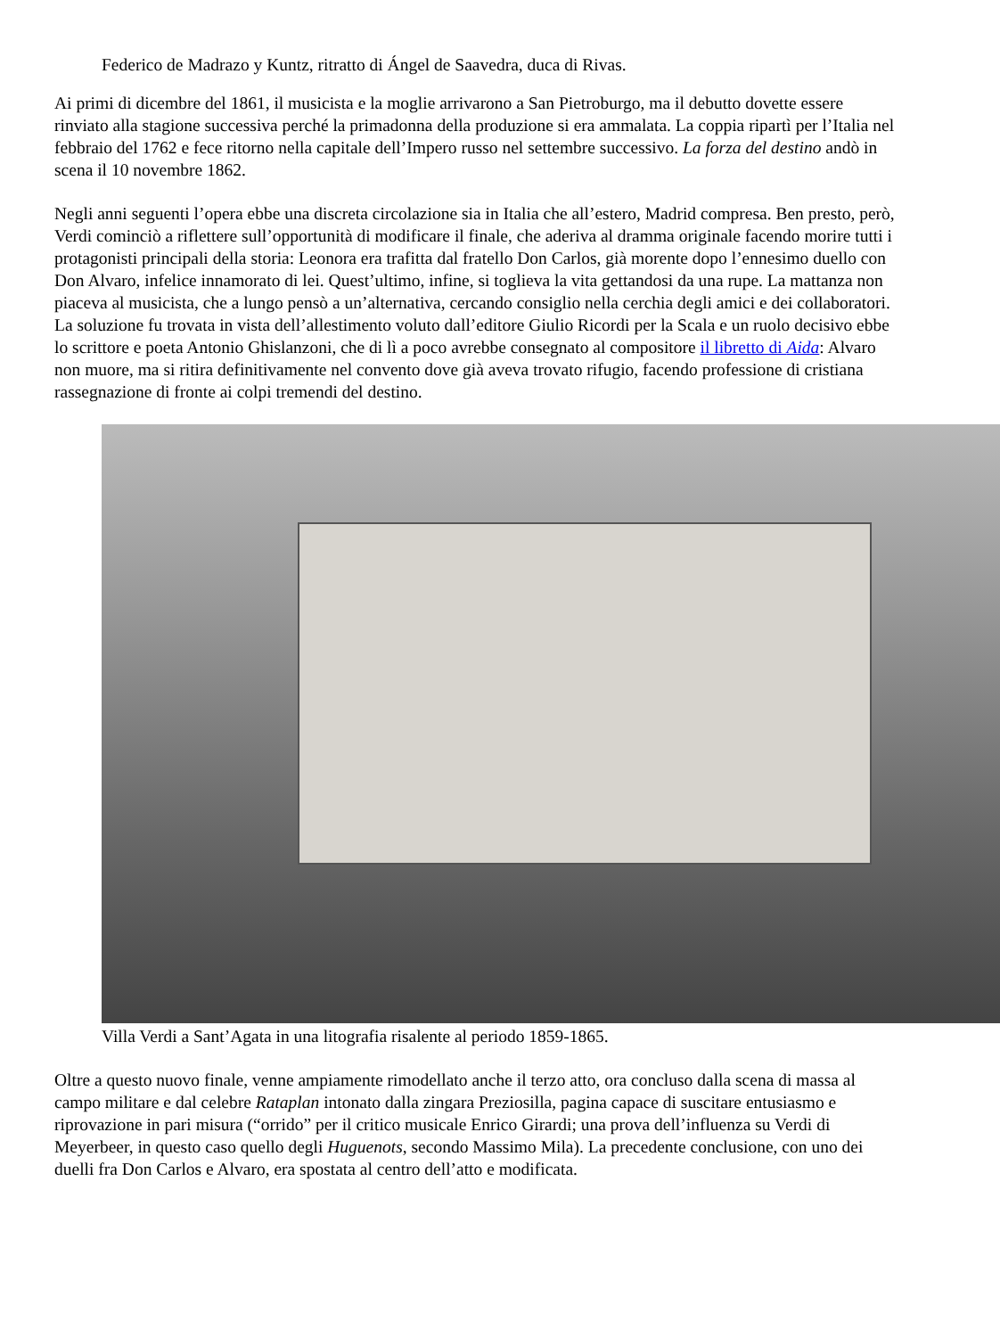Federico de Madrazo y Kuntz, ritratto di Ángel de Saavedra, duca di Rivas.
Ai primi di dicembre del 1861, il musicista e la moglie arrivarono a San Pietroburgo, ma il debutto dovette essere rinviato alla stagione successiva perché la primadonna della produzione si era ammalata. La coppia ripartì per l’Italia nel febbraio del 1762 e fece ritorno nella capitale dell’Impero russo nel settembre successivo. La forza del destino andò in scena il 10 novembre 1862.
Negli anni seguenti l’opera ebbe una discreta circolazione sia in Italia che all’estero, Madrid compresa. Ben presto, però, Verdi cominciò a riflettere sull’opportunità di modificare il finale, che aderiva al dramma originale facendo morire tutti i protagonisti principali della storia: Leonora era trafitta dal fratello Don Carlos, già morente dopo l’ennesimo duello con Don Alvaro, infelice innamorato di lei. Quest’ultimo, infine, si toglieva la vita gettandosi da una rupe. La mattanza non piaceva al musicista, che a lungo pensò a un’alternativa, cercando consiglio nella cerchia degli amici e dei collaboratori. La soluzione fu trovata in vista dell’allestimento voluto dall’editore Giulio Ricordi per la Scala e un ruolo decisivo ebbe lo scrittore e poeta Antonio Ghislanzoni, che di lì a poco avrebbe consegnato al compositore il libretto di Aida: Alvaro non muore, ma si ritira definitivamente nel convento dove già aveva trovato rifugio, facendo professione di cristiana rassegnazione di fronte ai colpi tremendi del destino.
Villa Verdi a Sant’Agata in una litografia risalente al periodo 1859-1865.
Oltre a questo nuovo finale, venne ampiamente rimodellato anche il terzo atto, ora concluso dalla scena di massa al campo militare e dal celebre Rataplan intonato dalla zingara Preziosilla, pagina capace di suscitare entusiasmo e riprovazione in pari misura (“orrido” per il critico musicale Enrico Girardi; una prova dell’influenza su Verdi di Meyerbeer, in questo caso quello degli Huguenots, secondo Massimo Mila). La precedente conclusione, con uno dei duelli fra Don Carlos e Alvaro, era spostata al centro dell’atto e modificata.